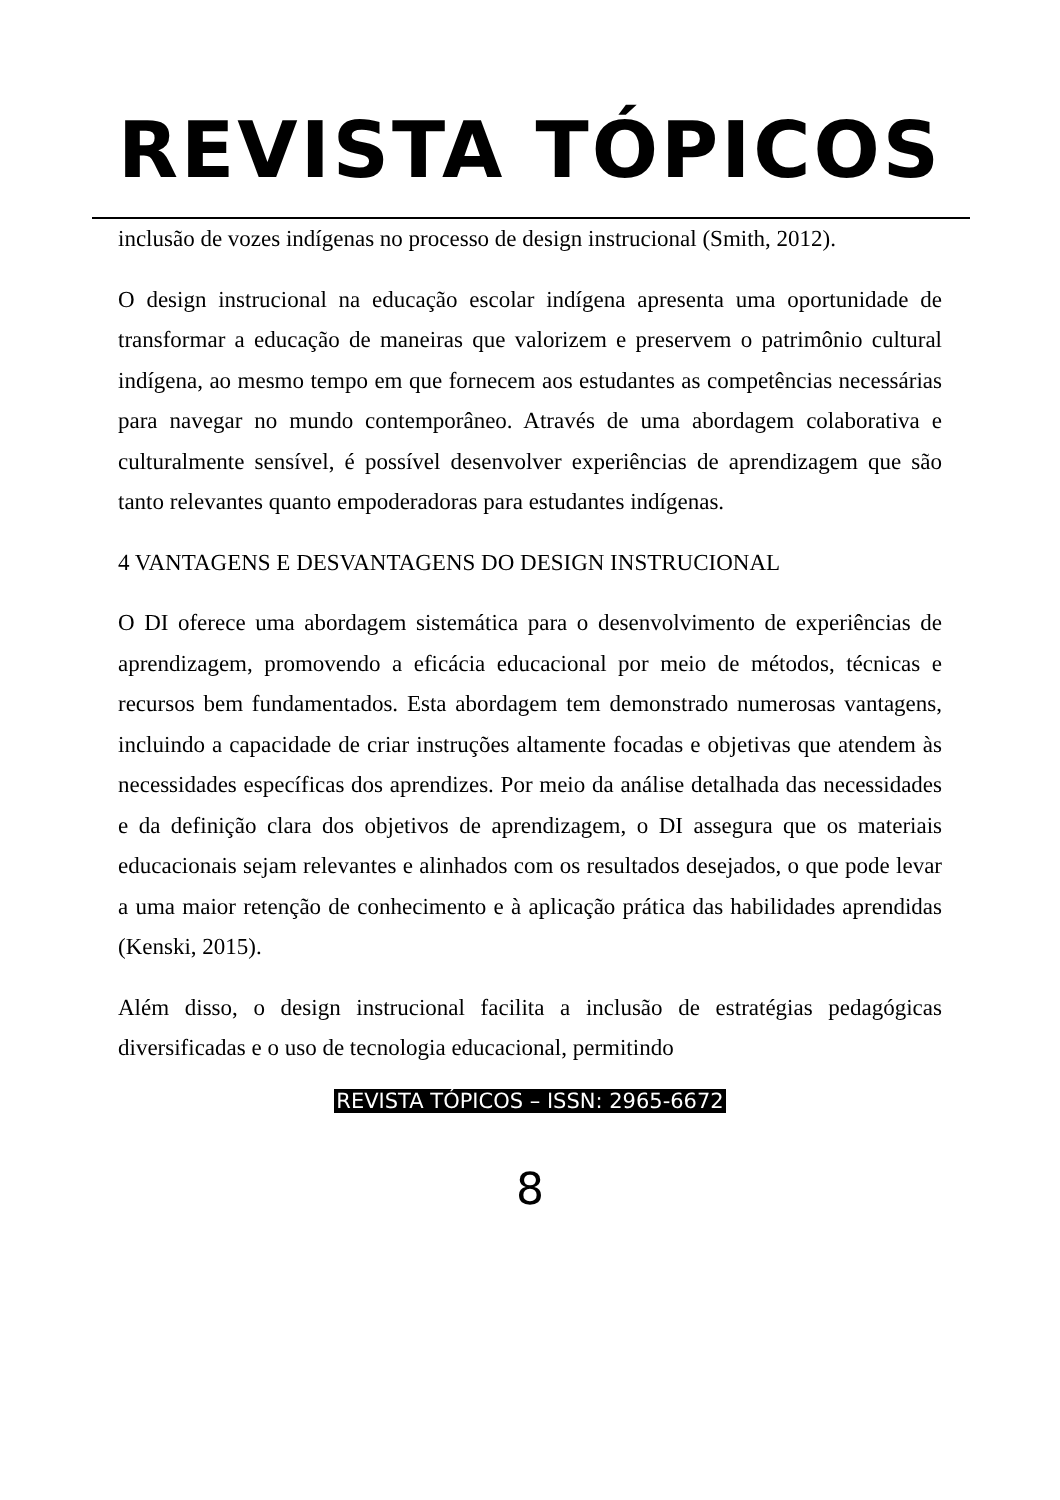REVISTA TÓPICOS
inclusão de vozes indígenas no processo de design instrucional (Smith, 2012).
O design instrucional na educação escolar indígena apresenta uma oportunidade de transformar a educação de maneiras que valorizem e preservem o patrimônio cultural indígena, ao mesmo tempo em que fornecem aos estudantes as competências necessárias para navegar no mundo contemporâneo. Através de uma abordagem colaborativa e culturalmente sensível, é possível desenvolver experiências de aprendizagem que são tanto relevantes quanto empoderadoras para estudantes indígenas.
4 VANTAGENS E DESVANTAGENS DO DESIGN INSTRUCIONAL
O DI oferece uma abordagem sistemática para o desenvolvimento de experiências de aprendizagem, promovendo a eficácia educacional por meio de métodos, técnicas e recursos bem fundamentados. Esta abordagem tem demonstrado numerosas vantagens, incluindo a capacidade de criar instruções altamente focadas e objetivas que atendem às necessidades específicas dos aprendizes. Por meio da análise detalhada das necessidades e da definição clara dos objetivos de aprendizagem, o DI assegura que os materiais educacionais sejam relevantes e alinhados com os resultados desejados, o que pode levar a uma maior retenção de conhecimento e à aplicação prática das habilidades aprendidas (Kenski, 2015).
Além disso, o design instrucional facilita a inclusão de estratégias pedagógicas diversificadas e o uso de tecnologia educacional, permitindo
REVISTA TÓPICOS – ISSN: 2965-6672
8